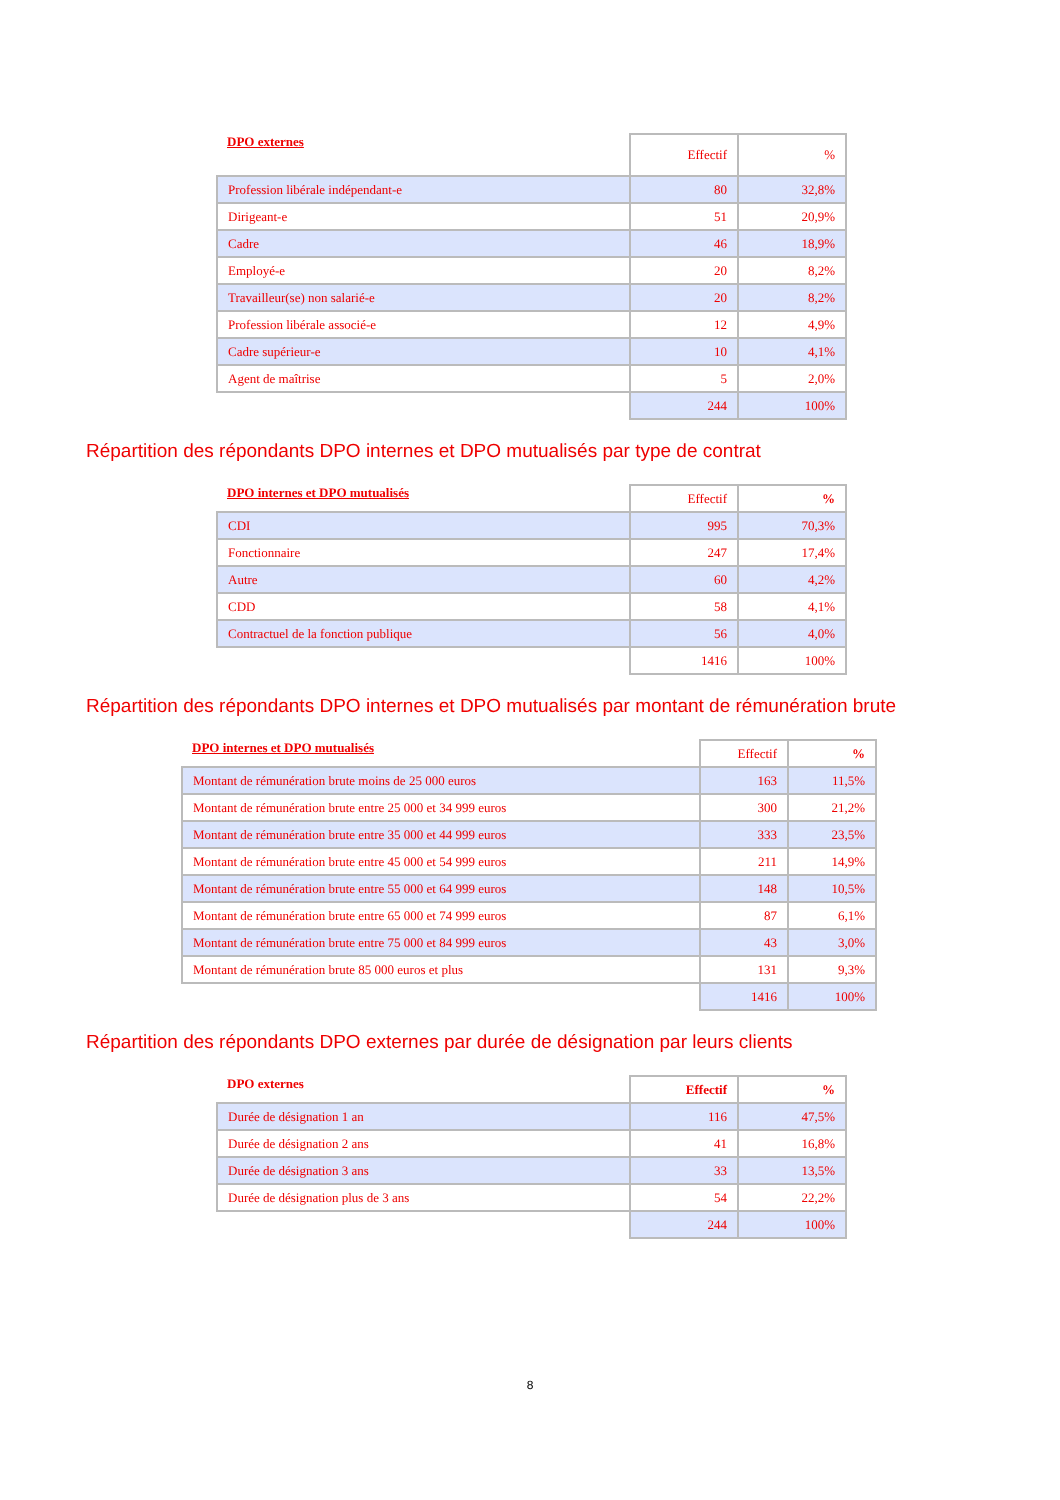| DPO externes | Effectif | % |
| --- | --- | --- |
| Profession libérale indépendant-e | 80 | 32,8% |
| Dirigeant-e | 51 | 20,9% |
| Cadre | 46 | 18,9% |
| Employé-e | 20 | 8,2% |
| Travailleur(se) non salarié-e | 20 | 8,2% |
| Profession libérale associé-e | 12 | 4,9% |
| Cadre supérieur-e | 10 | 4,1% |
| Agent de maîtrise | 5 | 2,0% |
| | 244 | 100% |
Répartition des répondants DPO internes et DPO mutualisés par type de contrat
| DPO internes et DPO mutualisés | Effectif | % |
| --- | --- | --- |
| CDI | 995 | 70,3% |
| Fonctionnaire | 247 | 17,4% |
| Autre | 60 | 4,2% |
| CDD | 58 | 4,1% |
| Contractuel de la fonction publique | 56 | 4,0% |
| | 1416 | 100% |
Répartition des répondants DPO internes et DPO mutualisés par montant de rémunération brute
| DPO internes et DPO mutualisés | Effectif | % |
| --- | --- | --- |
| Montant de rémunération brute moins de 25 000 euros | 163 | 11,5% |
| Montant de rémunération brute entre 25 000 et 34 999 euros | 300 | 21,2% |
| Montant de rémunération brute entre 35 000 et 44 999 euros | 333 | 23,5% |
| Montant de rémunération brute entre 45 000 et 54 999 euros | 211 | 14,9% |
| Montant de rémunération brute entre 55 000 et 64 999 euros | 148 | 10,5% |
| Montant de rémunération brute entre 65 000 et 74 999 euros | 87 | 6,1% |
| Montant de rémunération brute entre 75 000 et 84 999 euros | 43 | 3,0% |
| Montant de rémunération brute 85 000 euros et plus | 131 | 9,3% |
| | 1416 | 100% |
Répartition des répondants DPO externes par durée de désignation par leurs clients
| DPO externes | Effectif | % |
| --- | --- | --- |
| Durée de désignation 1 an | 116 | 47,5% |
| Durée de désignation 2 ans | 41 | 16,8% |
| Durée de désignation 3 ans | 33 | 13,5% |
| Durée de désignation plus de 3 ans | 54 | 22,2% |
| | 244 | 100% |
8